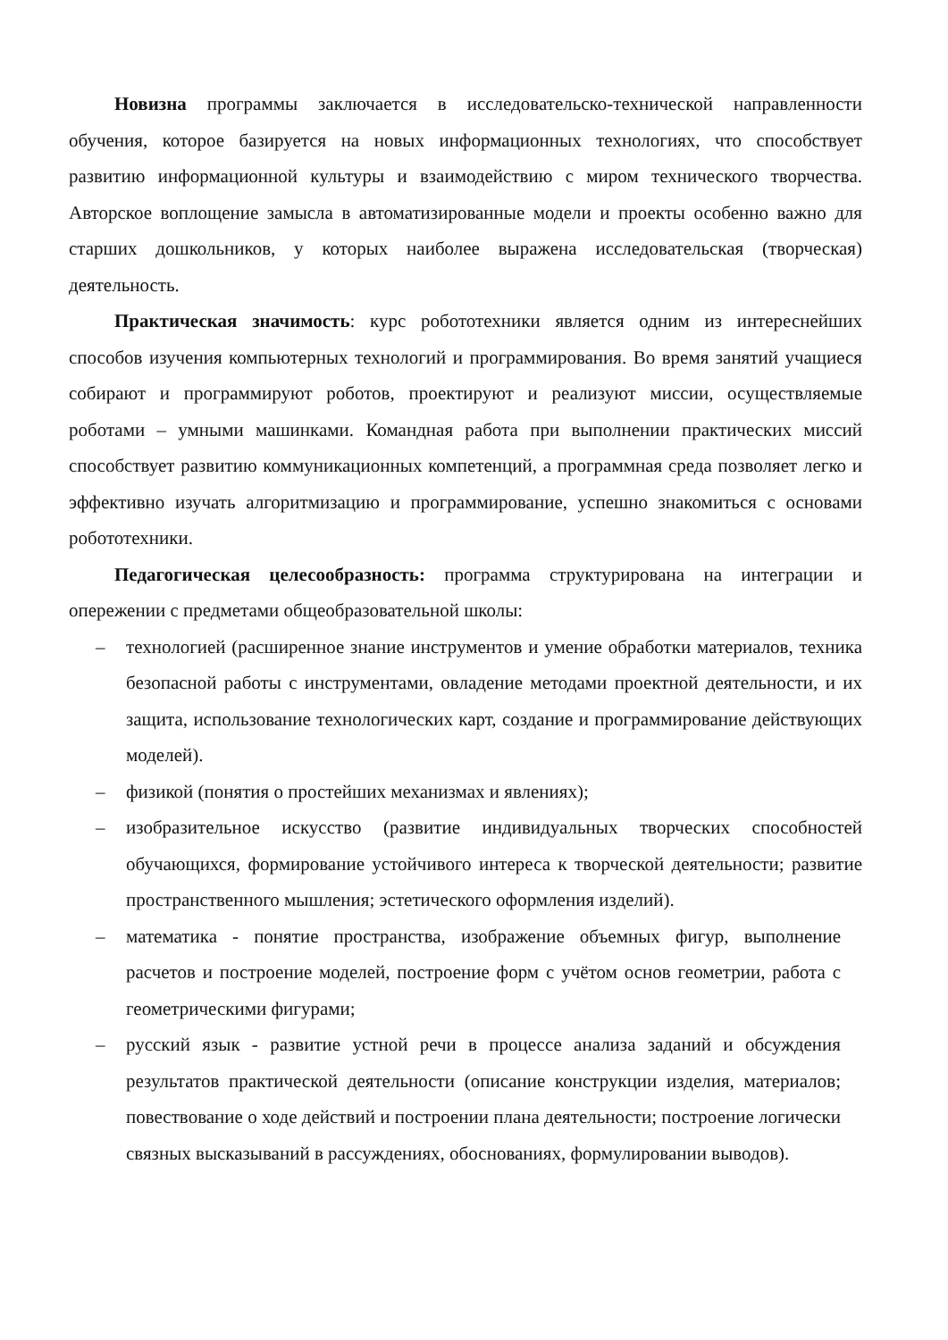Новизна программы заключается в исследовательско-технической направленности обучения, которое базируется на новых информационных технологиях, что способствует развитию информационной культуры и взаимодействию с миром технического творчества. Авторское воплощение замысла в автоматизированные модели и проекты особенно важно для старших дошкольников, у которых наиболее выражена исследовательская (творческая) деятельность.
Практическая значимость: курс робототехники является одним из интереснейших способов изучения компьютерных технологий и программирования. Во время занятий учащиеся собирают и программируют роботов, проектируют и реализуют миссии, осуществляемые роботами – умными машинками. Командная работа при выполнении практических миссий способствует развитию коммуникационных компетенций, а программная среда позволяет легко и эффективно изучать алгоритмизацию и программирование, успешно знакомиться с основами робототехники.
Педагогическая целесообразность: программа структурирована на интеграции и опережении с предметами общеобразовательной школы:
– технологией (расширенное знание инструментов и умение обработки материалов, техника безопасной работы с инструментами, овладение методами проектной деятельности, и их защита, использование технологических карт, создание и программирование действующих моделей).
– физикой (понятия о простейших механизмах и явлениях);
– изобразительное искусство (развитие индивидуальных творческих способностей обучающихся, формирование устойчивого интереса к творческой деятельности; развитие пространственного мышления; эстетического оформления изделий).
– математика - понятие пространства, изображение объемных фигур, выполнение расчетов и построение моделей, построение форм с учётом основ геометрии, работа с геометрическими фигурами;
– русский язык - развитие устной речи в процессе анализа заданий и обсуждения результатов практической деятельности (описание конструкции изделия, материалов; повествование о ходе действий и построении плана деятельности; построение логически связных высказываний в рассуждениях, обоснованиях, формулировании выводов).